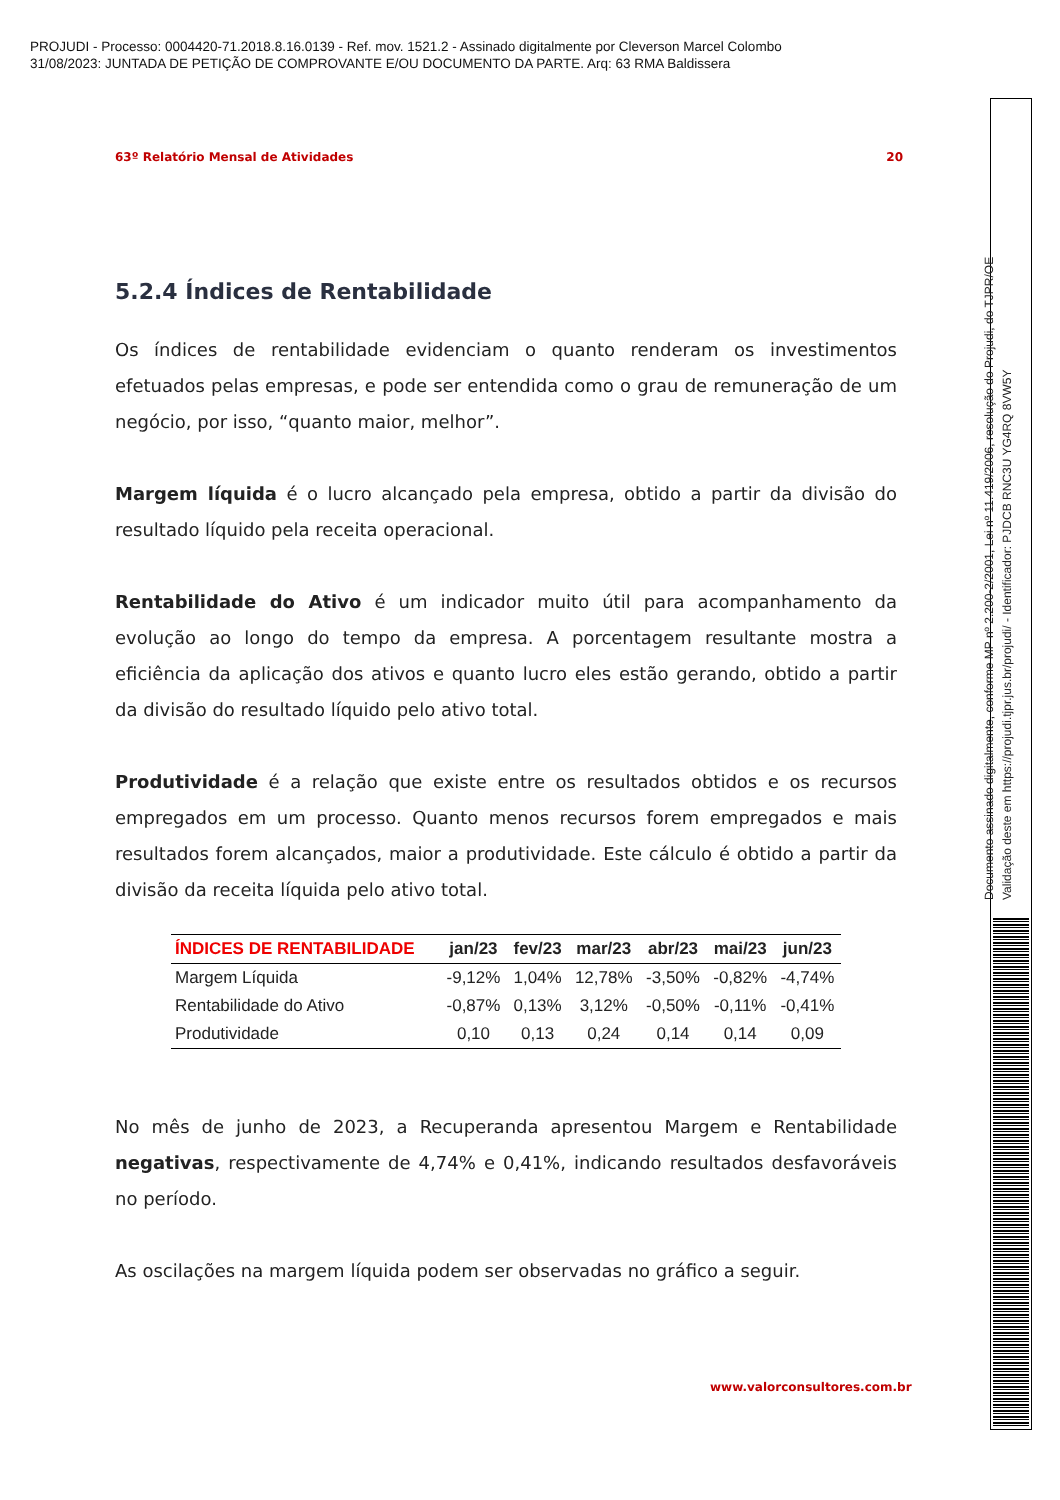PROJUDI - Processo: 0004420-71.2018.8.16.0139 - Ref. mov. 1521.2 - Assinado digitalmente por Cleverson Marcel Colombo
31/08/2023: JUNTADA DE PETIÇÃO DE COMPROVANTE E/OU DOCUMENTO DA PARTE. Arq: 63 RMA Baldissera
63º Relatório Mensal de Atividades 20
5.2.4 Índices de Rentabilidade
Os índices de rentabilidade evidenciam o quanto renderam os investimentos efetuados pelas empresas, e pode ser entendida como o grau de remuneração de um negócio, por isso, “quanto maior, melhor”.
Margem líquida é o lucro alcançado pela empresa, obtido a partir da divisão do resultado líquido pela receita operacional.
Rentabilidade do Ativo é um indicador muito útil para acompanhamento da evolução ao longo do tempo da empresa. A porcentagem resultante mostra a eficiência da aplicação dos ativos e quanto lucro eles estão gerando, obtido a partir da divisão do resultado líquido pelo ativo total.
Produtividade é a relação que existe entre os resultados obtidos e os recursos empregados em um processo. Quanto menos recursos forem empregados e mais resultados forem alcançados, maior a produtividade. Este cálculo é obtido a partir da divisão da receita líquida pelo ativo total.
| ÍNDICES DE RENTABILIDADE | jan/23 | fev/23 | mar/23 | abr/23 | mai/23 | jun/23 |
| --- | --- | --- | --- | --- | --- | --- |
| Margem Líquida | -9,12% | 1,04% | 12,78% | -3,50% | -0,82% | -4,74% |
| Rentabilidade do Ativo | -0,87% | 0,13% | 3,12% | -0,50% | -0,11% | -0,41% |
| Produtividade | 0,10 | 0,13 | 0,24 | 0,14 | 0,14 | 0,09 |
No mês de junho de 2023, a Recuperanda apresentou Margem e Rentabilidade negativas, respectivamente de 4,74% e 0,41%, indicando resultados desfavoráveis no período.
As oscilações na margem líquida podem ser observadas no gráfico a seguir.
www.valorconsultores.com.br
Documento assinado digitalmente, conforme MP nº 2.200-2/2001, Lei nº 11.419/2006, resolução do Projudi, do TJPR/OE
Validação deste em https://projudi.tjpr.jus.br/projudi/ - Identificador: PJDCB RNC3U YG4RQ 8VW5Y